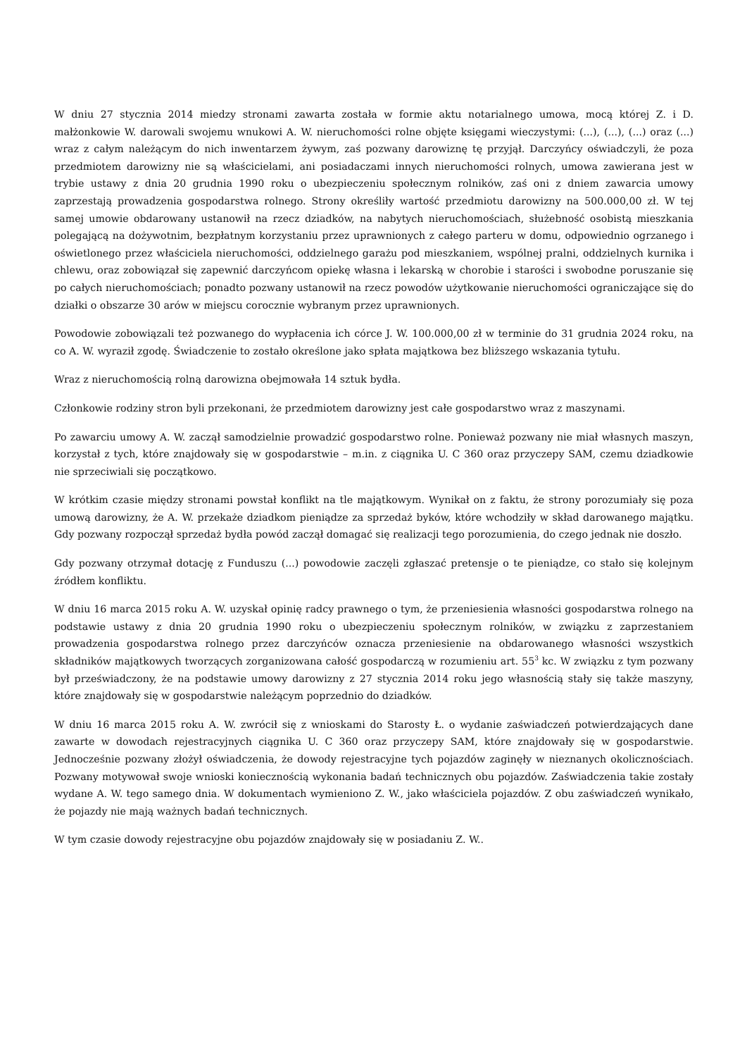W dniu 27 stycznia 2014 miedzy stronami zawarta została w formie aktu notarialnego umowa, mocą której Z. i D. małżonkowie W. darowali swojemu wnukowi A. W. nieruchomości rolne objęte księgami wieczystymi: (...), (...), (...) oraz (...) wraz z całym należącym do nich inwentarzem żywym, zaś pozwany darowiznę tę przyjął. Darczyńcy oświadczyli, że poza przedmiotem darowizny nie są właścicielami, ani posiadaczami innych nieruchomości rolnych, umowa zawierana jest w trybie ustawy z dnia 20 grudnia 1990 roku o ubezpieczeniu społecznym rolników, zaś oni z dniem zawarcia umowy zaprzestają prowadzenia gospodarstwa rolnego. Strony określiły wartość przedmiotu darowizny na 500.000,00 zł. W tej samej umowie obdarowany ustanowił na rzecz dziadków, na nabytych nieruchomościach, służebność osobistą mieszkania polegającą na dożywotnim, bezpłatnym korzystaniu przez uprawnionych z całego parteru w domu, odpowiednio ogrzanego i oświetlonego przez właściciela nieruchomości, oddzielnego garażu pod mieszkaniem, wspólnej pralni, oddzielnych kurnika i chlewu, oraz zobowiązał się zapewnić darczyńcom opiekę własna i lekarską w chorobie i starości i swobodne poruszanie się po całych nieruchomościach; ponadto pozwany ustanowił na rzecz powodów użytkowanie nieruchomości ograniczające się do działki o obszarze 30 arów w miejscu corocznie wybranym przez uprawnionych.
Powodowie zobowiązali też pozwanego do wypłacenia ich córce J. W. 100.000,00 zł w terminie do 31 grudnia 2024 roku, na co A. W. wyraził zgodę. Świadczenie to zostało określone jako spłata majątkowa bez bliższego wskazania tytułu.
Wraz z nieruchomością rolną darowizna obejmowała 14 sztuk bydła.
Członkowie rodziny stron byli przekonani, że przedmiotem darowizny jest całe gospodarstwo wraz z maszynami.
Po zawarciu umowy A. W. zaczął samodzielnie prowadzić gospodarstwo rolne. Ponieważ pozwany nie miał własnych maszyn, korzystał z tych, które znajdowały się w gospodarstwie – m.in. z ciągnika U. C 360 oraz przyczepy SAM, czemu dziadkowie nie sprzeciwiali się początkowo.
W krótkim czasie między stronami powstał konflikt na tle majątkowym. Wynikał on z faktu, że strony porozumiały się poza umową darowizny, że A. W. przekaże dziadkom pieniądze za sprzedaż byków, które wchodziły w skład darowanego majątku. Gdy pozwany rozpoczął sprzedaż bydła powód zaczął domagać się realizacji tego porozumienia, do czego jednak nie doszło.
Gdy pozwany otrzymał dotację z Funduszu (...) powodowie zaczęli zgłaszać pretensje o te pieniądze, co stało się kolejnym źródłem konfliktu.
W dniu 16 marca 2015 roku A. W. uzyskał opinię radcy prawnego o tym, że przeniesienia własności gospodarstwa rolnego na podstawie ustawy z dnia 20 grudnia 1990 roku o ubezpieczeniu społecznym rolników, w związku z zaprzestaniem prowadzenia gospodarstwa rolnego przez darczyńców oznacza przeniesienie na obdarowanego własności wszystkich składników majątkowych tworzących zorganizowana całość gospodarczą w rozumieniu art. 55<sup>3</sup> kc. W związku z tym pozwany był przeświadczony, że na podstawie umowy darowizny z 27 stycznia 2014 roku jego własnością stały się także maszyny, które znajdowały się w gospodarstwie należącym poprzednio do dziadków.
W dniu 16 marca 2015 roku A. W. zwrócił się z wnioskami do Starosty Ł. o wydanie zaświadczeń potwierdzających dane zawarte w dowodach rejestracyjnych ciągnika U. C 360 oraz przyczepy SAM, które znajdowały się w gospodarstwie. Jednocześnie pozwany złożył oświadczenia, że dowody rejestracyjne tych pojazdów zaginęły w nieznanych okolicznościach. Pozwany motywował swoje wnioski koniecznością wykonania badań technicznych obu pojazdów. Zaświadczenia takie zostały wydane A. W. tego samego dnia. W dokumentach wymieniono Z. W., jako właściciela pojazdów. Z obu zaświadczeń wynikało, że pojazdy nie mają ważnych badań technicznych.
W tym czasie dowody rejestracyjne obu pojazdów znajdowały się w posiadaniu Z. W..